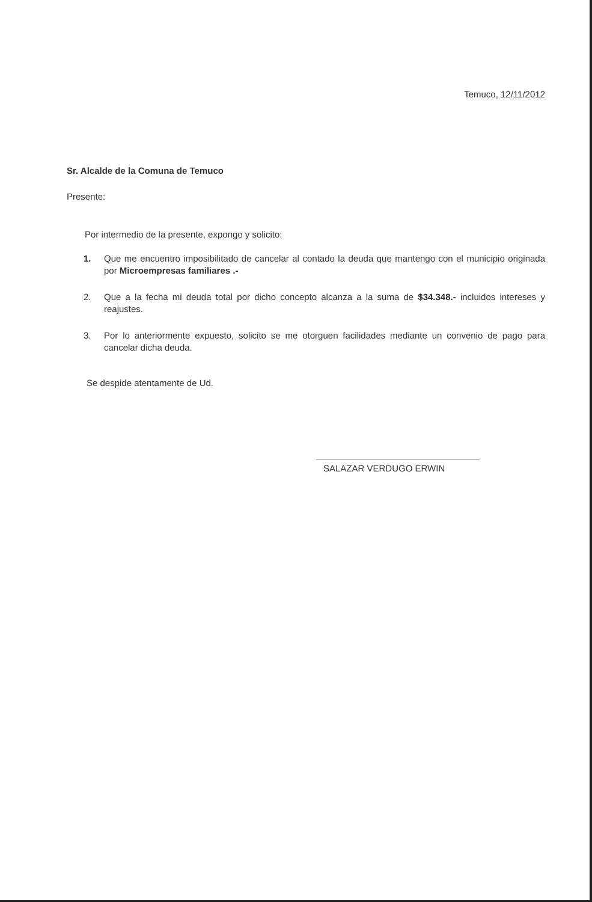Temuco, 12/11/2012
Sr. Alcalde de la Comuna de Temuco
Presente:
Por intermedio de la presente, expongo y solicito:
1. Que me encuentro imposibilitado de cancelar al contado la deuda que mantengo con el municipio originada por Microempresas familiares .-
2. Que a la fecha mi deuda total por dicho concepto alcanza a la suma de $34.348.- incluidos intereses y reajustes.
3. Por lo anteriormente expuesto, solicito se me otorguen facilidades mediante un convenio de pago para cancelar dicha deuda.
Se despide atentamente de Ud.
SALAZAR VERDUGO ERWIN